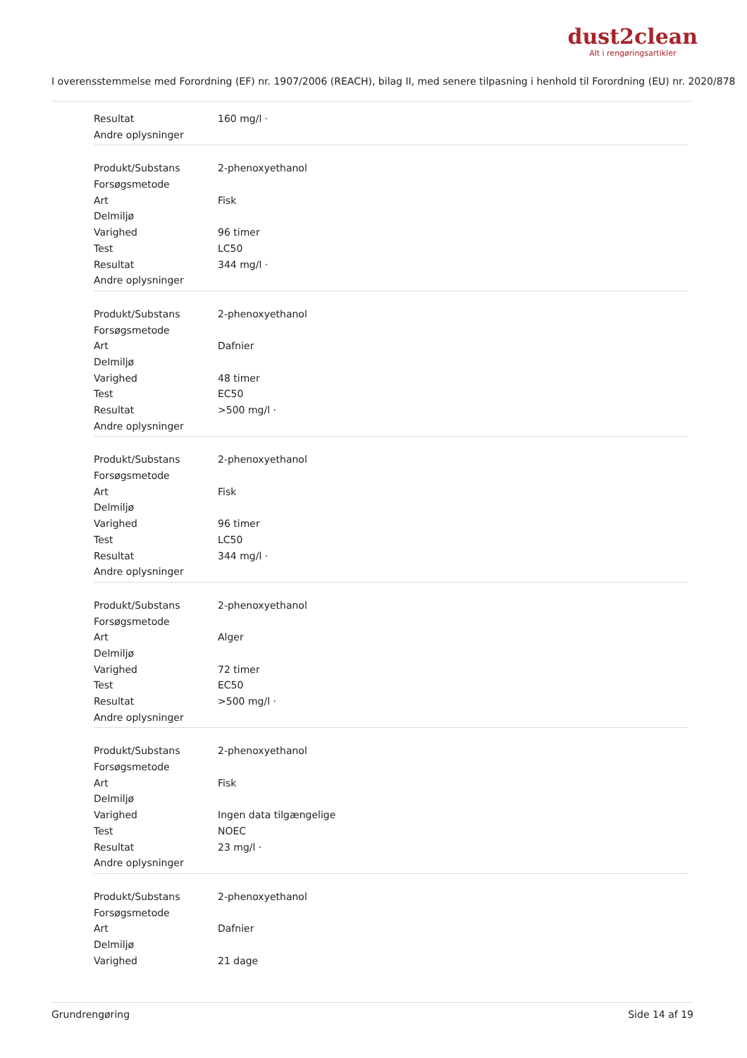dust2clean
Alt i rengøringsartikler
I overensstemmelse med Forordning (EF) nr. 1907/2006 (REACH), bilag II, med senere tilpasning i henhold til Forordning (EU) nr. 2020/878
| Resultat | 160 mg/l · |
| Andre oplysninger | |
| Produkt/Substans | 2-phenoxyethanol |
| Forsøgsmetode | |
| Art | Fisk |
| Delmiljø | |
| Varighed | 96 timer |
| Test | LC50 |
| Resultat | 344 mg/l · |
| Andre oplysninger | |
| Produkt/Substans | 2-phenoxyethanol |
| Forsøgsmetode | |
| Art | Dafnier |
| Delmiljø | |
| Varighed | 48 timer |
| Test | EC50 |
| Resultat | >500 mg/l · |
| Andre oplysninger | |
| Produkt/Substans | 2-phenoxyethanol |
| Forsøgsmetode | |
| Art | Fisk |
| Delmiljø | |
| Varighed | 96 timer |
| Test | LC50 |
| Resultat | 344 mg/l · |
| Andre oplysninger | |
| Produkt/Substans | 2-phenoxyethanol |
| Forsøgsmetode | |
| Art | Alger |
| Delmiljø | |
| Varighed | 72 timer |
| Test | EC50 |
| Resultat | >500 mg/l · |
| Andre oplysninger | |
| Produkt/Substans | 2-phenoxyethanol |
| Forsøgsmetode | |
| Art | Fisk |
| Delmiljø | |
| Varighed | Ingen data tilgængelige |
| Test | NOEC |
| Resultat | 23 mg/l · |
| Andre oplysninger | |
| Produkt/Substans | 2-phenoxyethanol |
| Forsøgsmetode | |
| Art | Dafnier |
| Delmiljø | |
| Varighed | 21 dage |
Grundrengøring Side 14 af 19